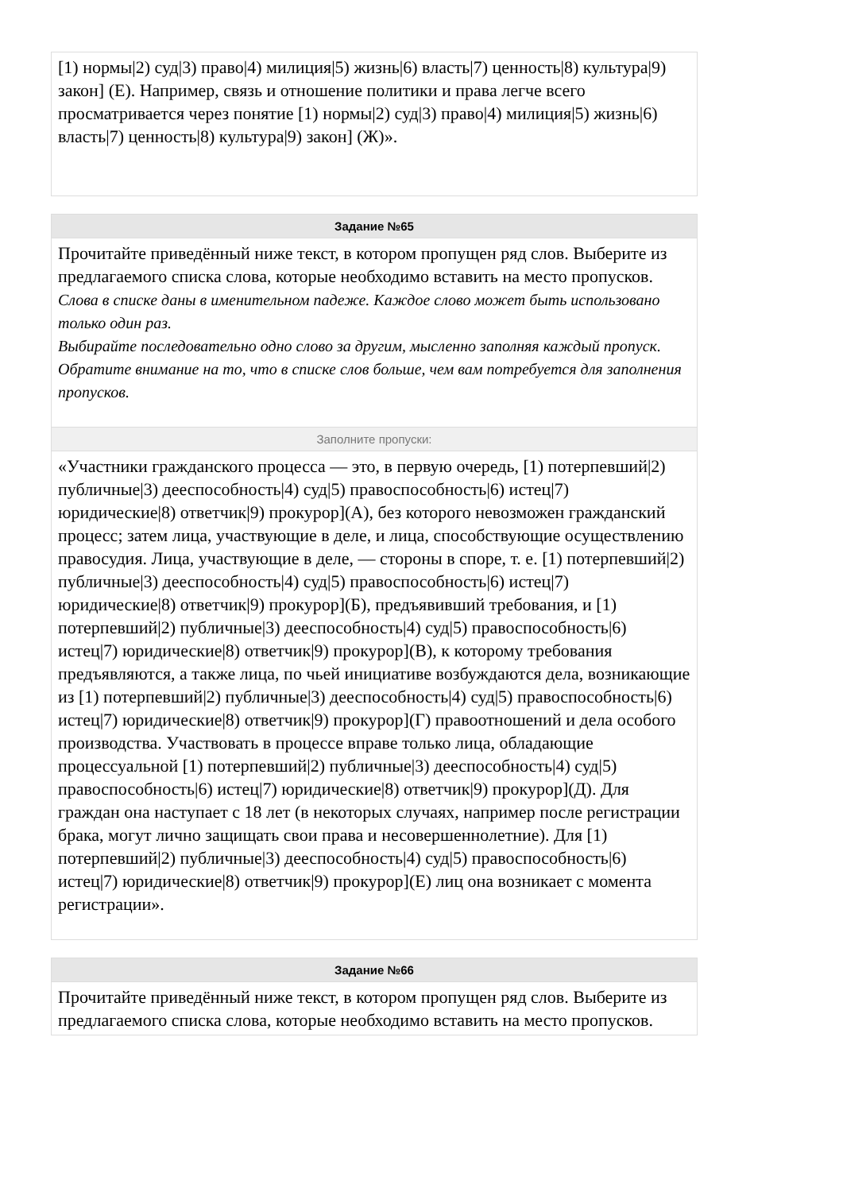[1) нормы|2) суд|3) право|4) милиция|5) жизнь|6) власть|7) ценность|8) культура|9) закон] (Е). Например, связь и отношение политики и права легче всего просматривается через понятие [1) нормы|2) суд|3) право|4) милиция|5) жизнь|6) власть|7) ценность|8) культура|9) закон] (Ж)».
Задание №65
Прочитайте приведённый ниже текст, в котором пропущен ряд слов. Выберите из предлагаемого списка слова, которые необходимо вставить на место пропусков.
Слова в списке даны в именительном падеже. Каждое слово может быть использовано только один раз.
Выбирайте последовательно одно слово за другим, мысленно заполняя каждый пропуск. Обратите внимание на то, что в списке слов больше, чем вам потребуется для заполнения пропусков.
Заполните пропуски:
«Участники гражданского процесса — это, в первую очередь, [1) потерпевший|2) публичные|3) дееспособность|4) суд|5) правоспособность|6) истец|7) юридические|8) ответчик|9) прокурор](А), без которого невозможен гражданский процесс; затем лица, участвующие в деле, и лица, способствующие осуществлению правосудия. Лица, участвующие в деле, — стороны в споре, т. е. [1) потерпевший|2) публичные|3) дееспособность|4) суд|5) правоспособность|6) истец|7) юридические|8) ответчик|9) прокурор](Б), предъявивший требования, и [1) потерпевший|2) публичные|3) дееспособность|4) суд|5) правоспособность|6) истец|7) юридические|8) ответчик|9) прокурор](В), к которому требования предъявляются, а также лица, по чьей инициативе возбуждаются дела, возникающие из [1) потерпевший|2) публичные|3) дееспособность|4) суд|5) правоспособность|6) истец|7) юридические|8) ответчик|9) прокурор](Г) правоотношений и дела особого производства. Участвовать в процессе вправе только лица, обладающие процессуальной [1) потерпевший|2) публичные|3) дееспособность|4) суд|5) правоспособность|6) истец|7) юридические|8) ответчик|9) прокурор](Д). Для граждан она наступает с 18 лет (в некоторых случаях, например после регистрации брака, могут лично защищать свои права и несовершеннолетние). Для [1) потерпевший|2) публичные|3) дееспособность|4) суд|5) правоспособность|6) истец|7) юридические|8) ответчик|9) прокурор](Е) лиц она возникает с момента регистрации».
Задание №66
Прочитайте приведённый ниже текст, в котором пропущен ряд слов. Выберите из предлагаемого списка слова, которые необходимо вставить на место пропусков.